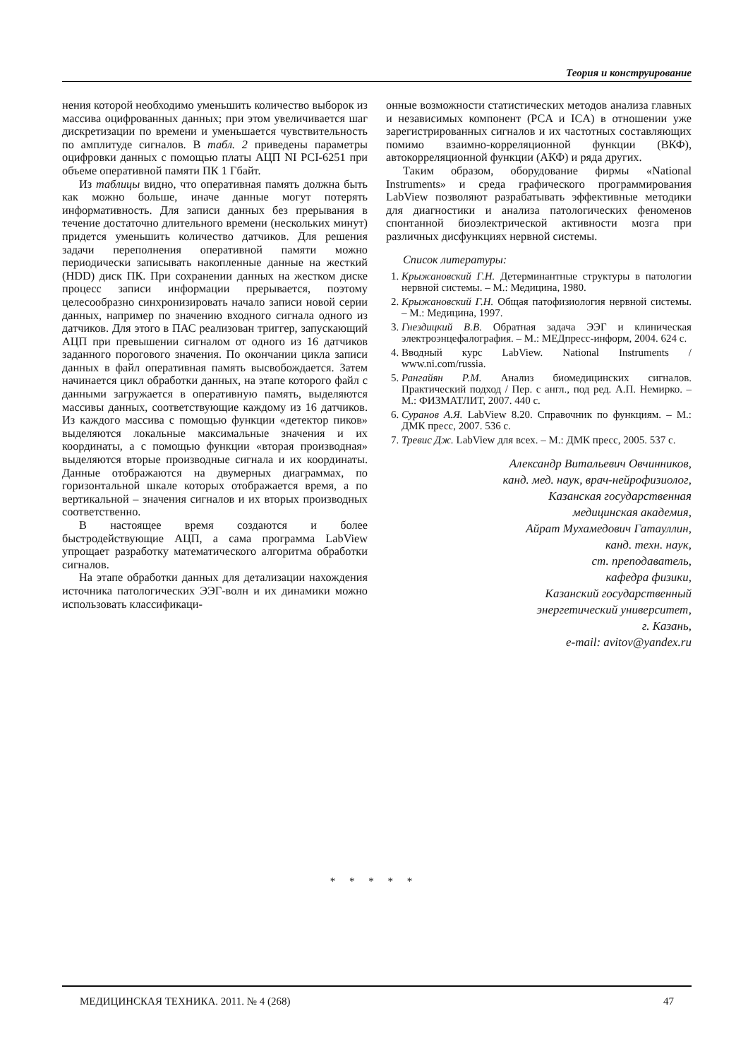Теория и конструирование
нения которой необходимо уменьшить количество выборок из массива оцифрованных данных; при этом увеличивается шаг дискретизации по времени и уменьшается чувствительность по амплитуде сигналов. В табл. 2 приведены параметры оцифровки данных с помощью платы АЦП NI PCI-6251 при объеме оперативной памяти ПК 1 Гбайт.
Из таблицы видно, что оперативная память должна быть как можно больше, иначе данные могут потерять информативность. Для записи данных без прерывания в течение достаточно длительного времени (нескольких минут) придется уменьшить количество датчиков. Для решения задачи переполнения оперативной памяти можно периодически записывать накопленные данные на жесткий (HDD) диск ПК. При сохранении данных на жестком диске процесс записи информации прерывается, поэтому целесообразно синхронизировать начало записи новой серии данных, например по значению входного сигнала одного из датчиков. Для этого в ПАС реализован триггер, запускающий АЦП при превышении сигналом от одного из 16 датчиков заданного порогового значения. По окончании цикла записи данных в файл оперативная память высвобождается. Затем начинается цикл обработки данных, на этапе которого файл с данными загружается в оперативную память, выделяются массивы данных, соответствующие каждому из 16 датчиков. Из каждого массива с помощью функции «детектор пиков» выделяются локальные максимальные значения и их координаты, а с помощью функции «вторая производная» выделяются вторые производные сигнала и их координаты. Данные отображаются на двумерных диаграммах, по горизонтальной шкале которых отображается время, а по вертикальной – значения сигналов и их вторых производных соответственно.
В настоящее время создаются и более быстродействующие АЦП, а сама программа LabView упрощает разработку математического алгоритма обработки сигналов.
На этапе обработки данных для детализации нахождения источника патологических ЭЭГ-волн и их динамики можно использовать классификаци-
онные возможности статистических методов анализа главных и независимых компонент (PCA и ICA) в отношении уже зарегистрированных сигналов и их частотных составляющих помимо взаимно-корреляционной функции (ВКФ), автокорреляционной функции (АКФ) и ряда других.
Таким образом, оборудование фирмы «National Instruments» и среда графического программирования LabView позволяют разрабатывать эффективные методики для диагностики и анализа патологических феноменов спонтанной биоэлектрической активности мозга при различных дисфункциях нервной системы.
Список литературы:
1. Крыжановский Г.Н. Детерминантные структуры в патологии нервной системы. – М.: Медицина, 1980.
2. Крыжановский Г.Н. Общая патофизиология нервной системы. – М.: Медицина, 1997.
3. Гнездицкий В.В. Обратная задача ЭЭГ и клиническая электроэнцефалография. – М.: МЕДпресс-информ, 2004. 624 с.
4. Вводный курс LabView. National Instruments / www.ni.com/russia.
5. Рангайян Р.М. Анализ биомедицинских сигналов. Практический подход / Пер. с англ., под ред. А.П. Немирко. – М.: ФИЗМАТЛИТ, 2007. 440 с.
6. Суранов А.Я. LabView 8.20. Справочник по функциям. – М.: ДМК пресс, 2007. 536 с.
7. Тревис Дж. LabView для всех. – М.: ДМК пресс, 2005. 537 с.
Александр Витальевич Овчинников,
канд. мед. наук, врач-нейрофизиолог,
Казанская государственная
медицинская академия,
Айрат Мухамедович Гатауллин,
канд. техн. наук,
ст. преподаватель,
кафедра физики,
Казанский государственный
энергетический университет,
г. Казань,
e-mail: avitov@yandex.ru
* * * * *
МЕДИЦИНСКАЯ ТЕХНИКА. 2011. № 4 (268) 47